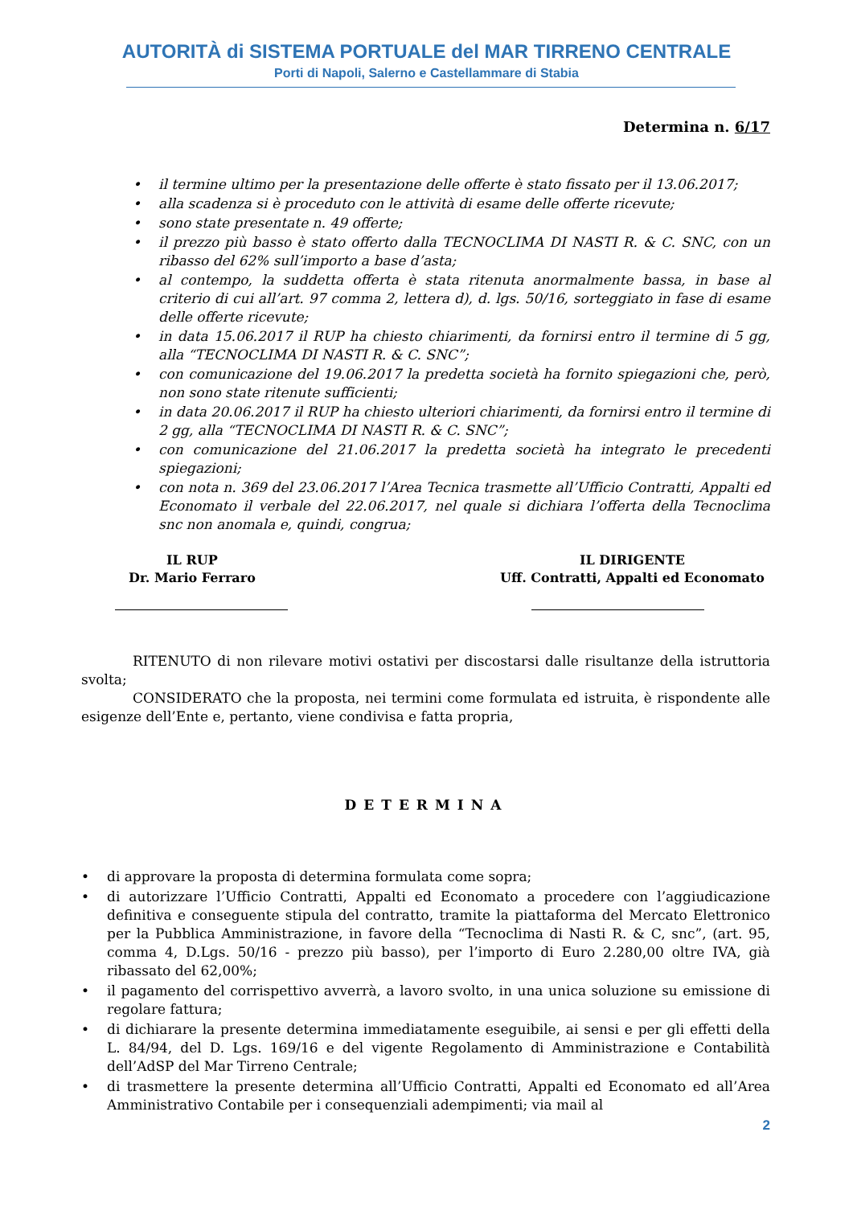AUTORITÀ di SISTEMA PORTUALE del MAR TIRRENO CENTRALE
Porti di Napoli, Salerno e Castellammare di Stabia
Determina n. 6/17
• il termine ultimo per la presentazione delle offerte è stato fissato per il 13.06.2017;
• alla scadenza si è proceduto con le attività di esame delle offerte ricevute;
• sono state presentate n. 49 offerte;
• il prezzo più basso è stato offerto dalla TECNOCLIMA DI NASTI R. & C. SNC, con un ribasso del 62% sull’importo a base d’asta;
• al contempo, la suddetta offerta è stata ritenuta anormalmente bassa, in base al criterio di cui all’art. 97 comma 2, lettera d), d. lgs. 50/16, sorteggiato in fase di esame delle offerte ricevute;
• in data 15.06.2017 il RUP ha chiesto chiarimenti, da fornirsi entro il termine di 5 gg, alla “TECNOCLIMA DI NASTI R. & C. SNC”;
• con comunicazione del 19.06.2017 la predetta società ha fornito spiegazioni che, però, non sono state ritenute sufficienti;
• in data 20.06.2017 il RUP ha chiesto ulteriori chiarimenti, da fornirsi entro il termine di 2 gg, alla “TECNOCLIMA DI NASTI R. & C. SNC”;
• con comunicazione del 21.06.2017 la predetta società ha integrato le precedenti spiegazioni;
• con nota n. 369 del 23.06.2017 l’Area Tecnica trasmette all’Ufficio Contratti, Appalti ed Economato il verbale del 22.06.2017, nel quale si dichiara l’offerta della Tecnoclima snc non anomala e, quindi, congrua;
IL RUP
Dr. Mario Ferraro
IL DIRIGENTE
Uff. Contratti, Appalti ed Economato
RITENUTO di non rilevare motivi ostativi per discostarsi dalle risultanze della istruttoria svolta;
CONSIDERATO che la proposta, nei termini come formulata ed istruita, è rispondente alle esigenze dell’Ente e, pertanto, viene condivisa e fatta propria,
DETERMINA
• di approvare la proposta di determina formulata come sopra;
• di autorizzare l’Ufficio Contratti, Appalti ed Economato a procedere con l’aggiudicazione definitiva e conseguente stipula del contratto, tramite la piattaforma del Mercato Elettronico per la Pubblica Amministrazione, in favore della “Tecnoclima di Nasti R. & C, snc”, (art. 95, comma 4, D.Lgs. 50/16 - prezzo più basso), per l’importo di Euro 2.280,00 oltre IVA, già ribassato del 62,00%;
• il pagamento del corrispettivo avverrà, a lavoro svolto, in una unica soluzione su emissione di regolare fattura;
• di dichiarare la presente determina immediatamente eseguibile, ai sensi e per gli effetti della L. 84/94, del D. Lgs. 169/16 e del vigente Regolamento di Amministrazione e Contabilità dell’AdSP del Mar Tirreno Centrale;
• di trasmettere la presente determina all’Ufficio Contratti, Appalti ed Economato ed all’Area Amministrativo Contabile per i consequenziali adempimenti; via mail al
2